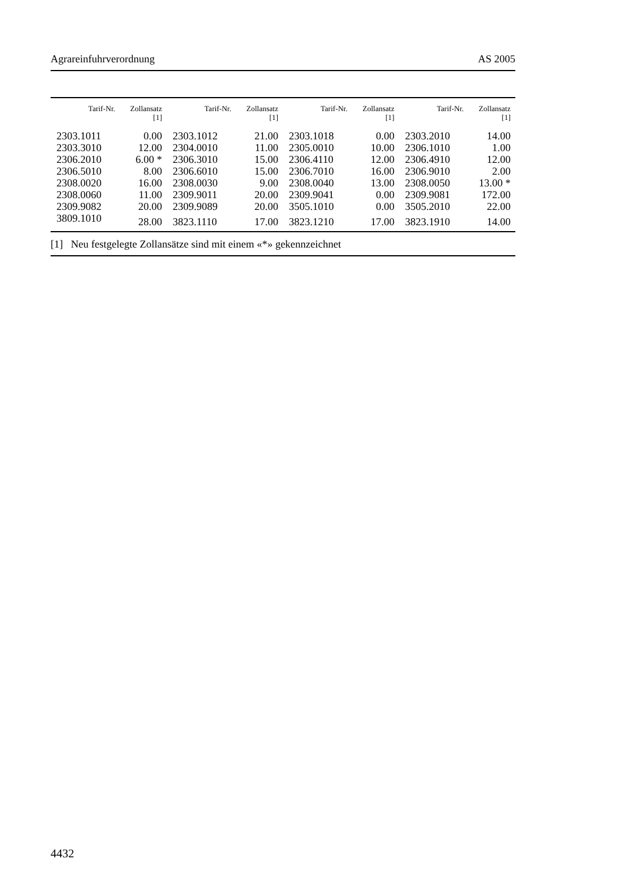Agrareinfuhrverordnung AS 2005
| Tarif-Nr. | Zollansatz [1] | Tarif-Nr. | Zollansatz [1] | Tarif-Nr. | Zollansatz [1] | Tarif-Nr. | Zollansatz [1] |
| --- | --- | --- | --- | --- | --- | --- | --- |
| 2303.1011 | 0.00 | 2303.1012 | 21.00 | 2303.1018 | 0.00 | 2303.2010 | 14.00 |
| 2303.3010 | 12.00 | 2304.0010 | 11.00 | 2305.0010 | 10.00 | 2306.1010 | 1.00 |
| 2306.2010 | 6.00 * | 2306.3010 | 15.00 | 2306.4110 | 12.00 | 2306.4910 | 12.00 |
| 2306.5010 | 8.00 | 2306.6010 | 15.00 | 2306.7010 | 16.00 | 2306.9010 | 2.00 |
| 2308.0020 | 16.00 | 2308.0030 | 9.00 | 2308.0040 | 13.00 | 2308.0050 | 13.00 * |
| 2308.0060 | 11.00 | 2309.9011 | 20.00 | 2309.9041 | 0.00 | 2309.9081 | 172.00 |
| 2309.9082 | 20.00 | 2309.9089 | 20.00 | 3505.1010 | 0.00 | 3505.2010 | 22.00 |
| 3809.1010 | 28.00 | 3823.1110 | 17.00 | 3823.1210 | 17.00 | 3823.1910 | 14.00 |
[1] Neu festgelegte Zollansätze sind mit einem «*» gekennzeichnet
4432